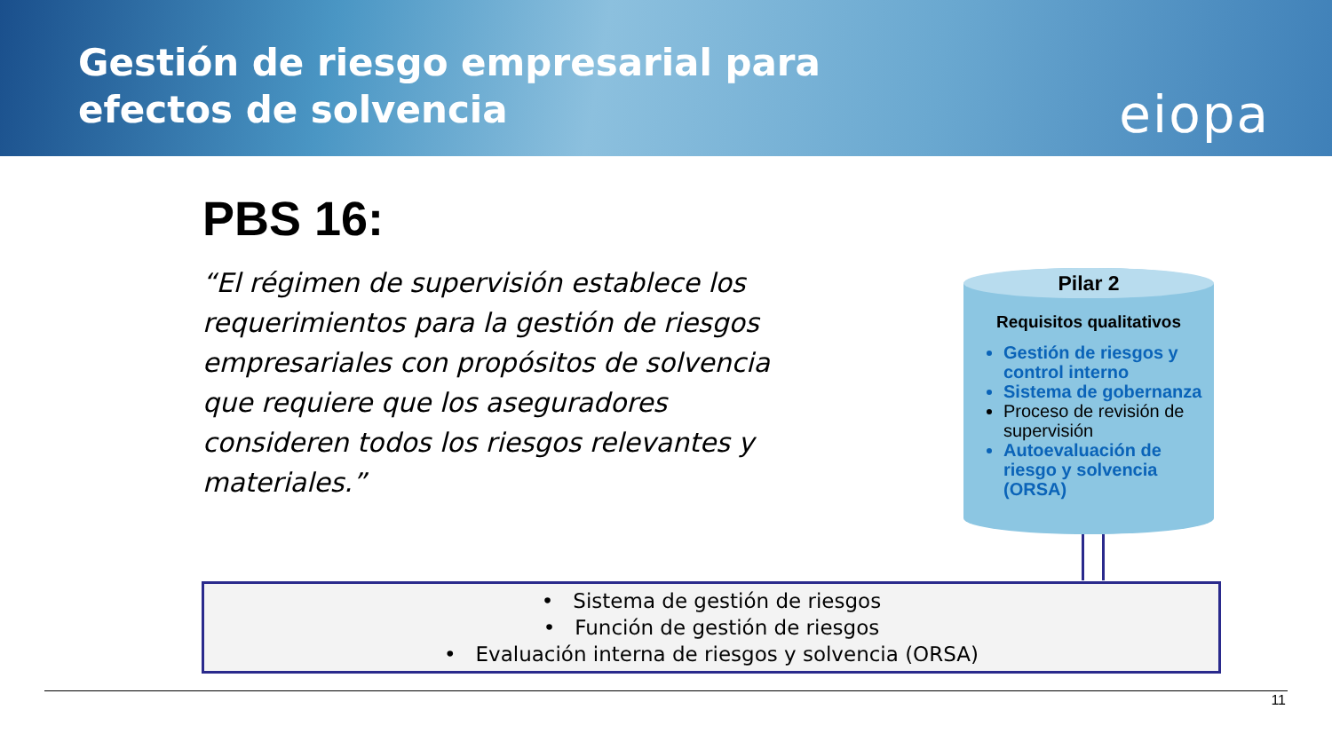Gestión de riesgo empresarial para
efectos de solvencia
eiopa
PBS 16:
“El régimen de supervisión establece los requerimientos para la gestión de riesgos empresariales con propósitos de solvencia que requiere que los aseguradores consideren todos los riesgos relevantes y materiales.”
Pilar 2
Requisitos qualitativos
Gestión de riesgos y control interno
Sistema de gobernanza
Proceso de revisión de supervisión
Autoevaluación de riesgo y solvencia (ORSA)
• Sistema de gestión de riesgos
• Función de gestión de riesgos
• Evaluación interna de riesgos y solvencia (ORSA)
11